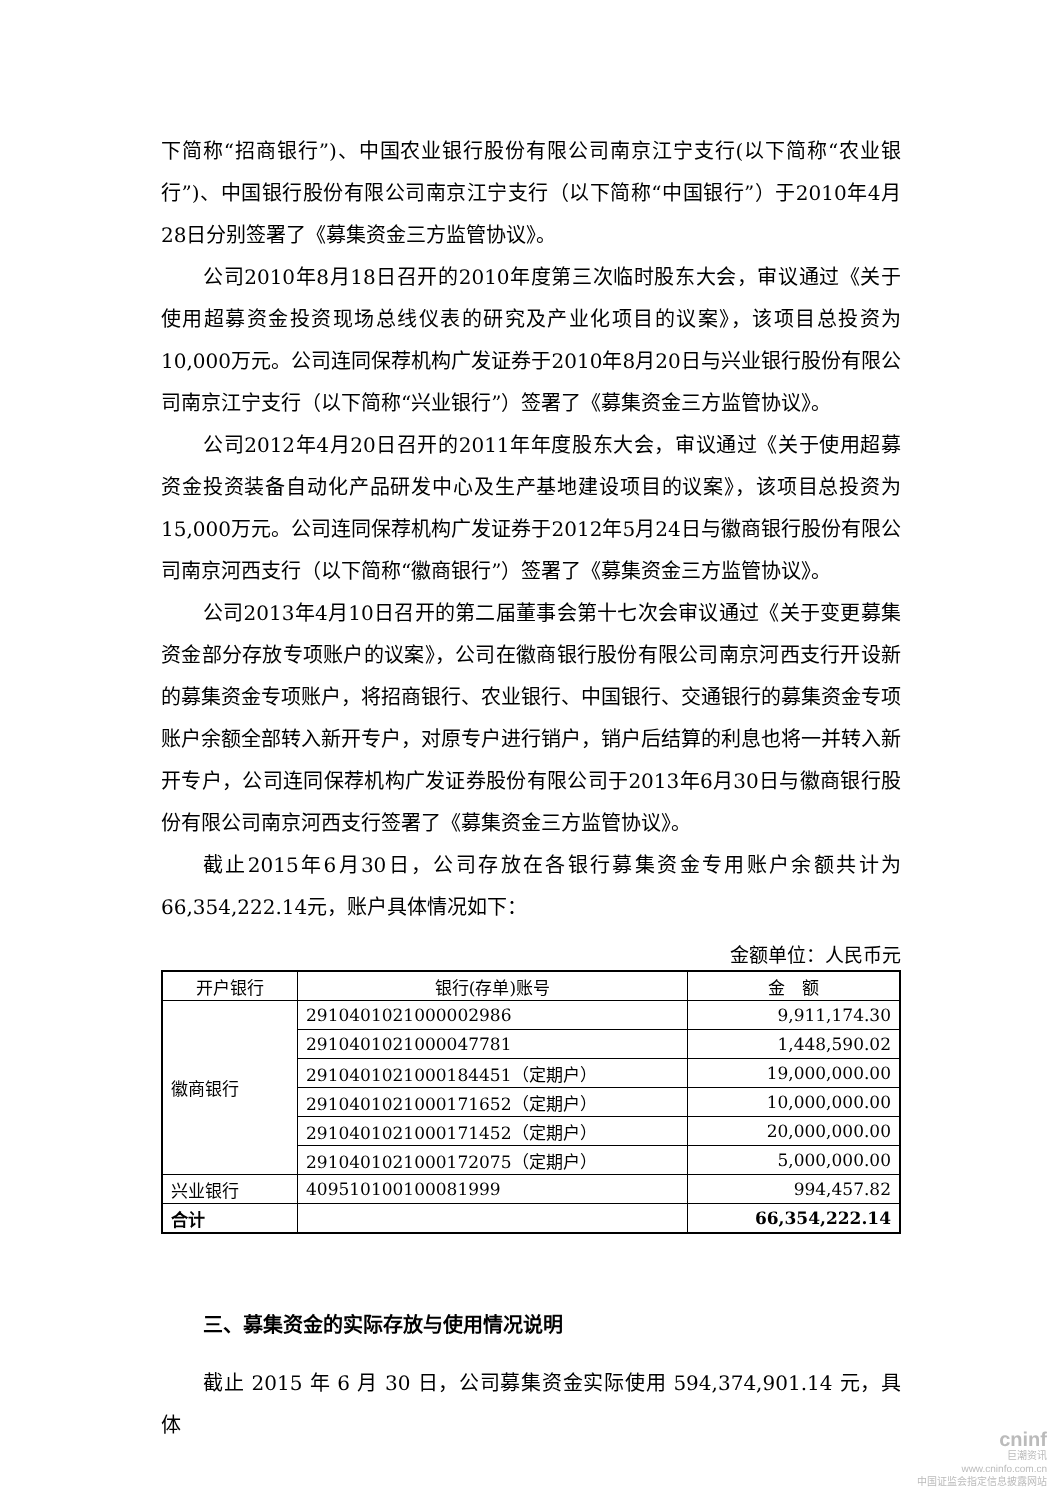下简称“招商银行”)、中国农业银行股份有限公司南京江宁支行(以下简称“农业银行”)、中国银行股份有限公司南京江宁支行（以下简称“中国银行”）于2010年4月28日分别签署了《募集资金三方监管协议》。
公司2010年8月18日召开的2010年度第三次临时股东大会，审议通过《关于使用超募资金投资现场总线仪表的研究及产业化项目的议案》，该项目总投资为10,000万元。公司连同保荐机构广发证券于2010年8月20日与兴业银行股份有限公司南京江宁支行（以下简称“兴业银行”）签署了《募集资金三方监管协议》。
公司2012年4月20日召开的2011年年度股东大会，审议通过《关于使用超募资金投资装备自动化产品研发中心及生产基地建设项目的议案》，该项目总投资为15,000万元。公司连同保荐机构广发证券于2012年5月24日与徽商银行股份有限公司南京河西支行（以下简称“徽商银行”）签署了《募集资金三方监管协议》。
公司2013年4月10日召开的第二届董事会第十七次会审议通过《关于变更募集资金部分存放专项账户的议案》，公司在徽商银行股份有限公司南京河西支行开设新的募集资金专项账户，将招商银行、农业银行、中国银行、交通银行的募集资金专项账户余额全部转入新开专户，对原专户进行销户，销户后结算的利息也将一并转入新开专户，公司连同保荐机构广发证券股份有限公司于2013年6月30日与徽商银行股份有限公司南京河西支行签署了《募集资金三方监管协议》。
截止2015年6月30日，公司存放在各银行募集资金专用账户余额共计为66,354,222.14元，账户具体情况如下：
金额单位：人民币元
| 开户银行 | 银行(存单)账号 | 金 额 |
| --- | --- | --- |
| 徽商银行 | 2910401021000002986 | 9,911,174.30 |
| | 2910401021000047781 | 1,448,590.02 |
| | 2910401021000184451（定期户） | 19,000,000.00 |
| | 2910401021000171652（定期户） | 10,000,000.00 |
| | 2910401021000171452（定期户） | 20,000,000.00 |
| | 2910401021000172075（定期户） | 5,000,000.00 |
| 兴业银行 | 409510100100081999 | 994,457.82 |
| 合计 | | 66,354,222.14 |
三、募集资金的实际存放与使用情况说明
截止 2015 年 6 月 30 日，公司募集资金实际使用 594,374,901.14 元，具体
cninf
巨潮资讯
www.cninfo.com.cn
中国证监会指定信息披露网站